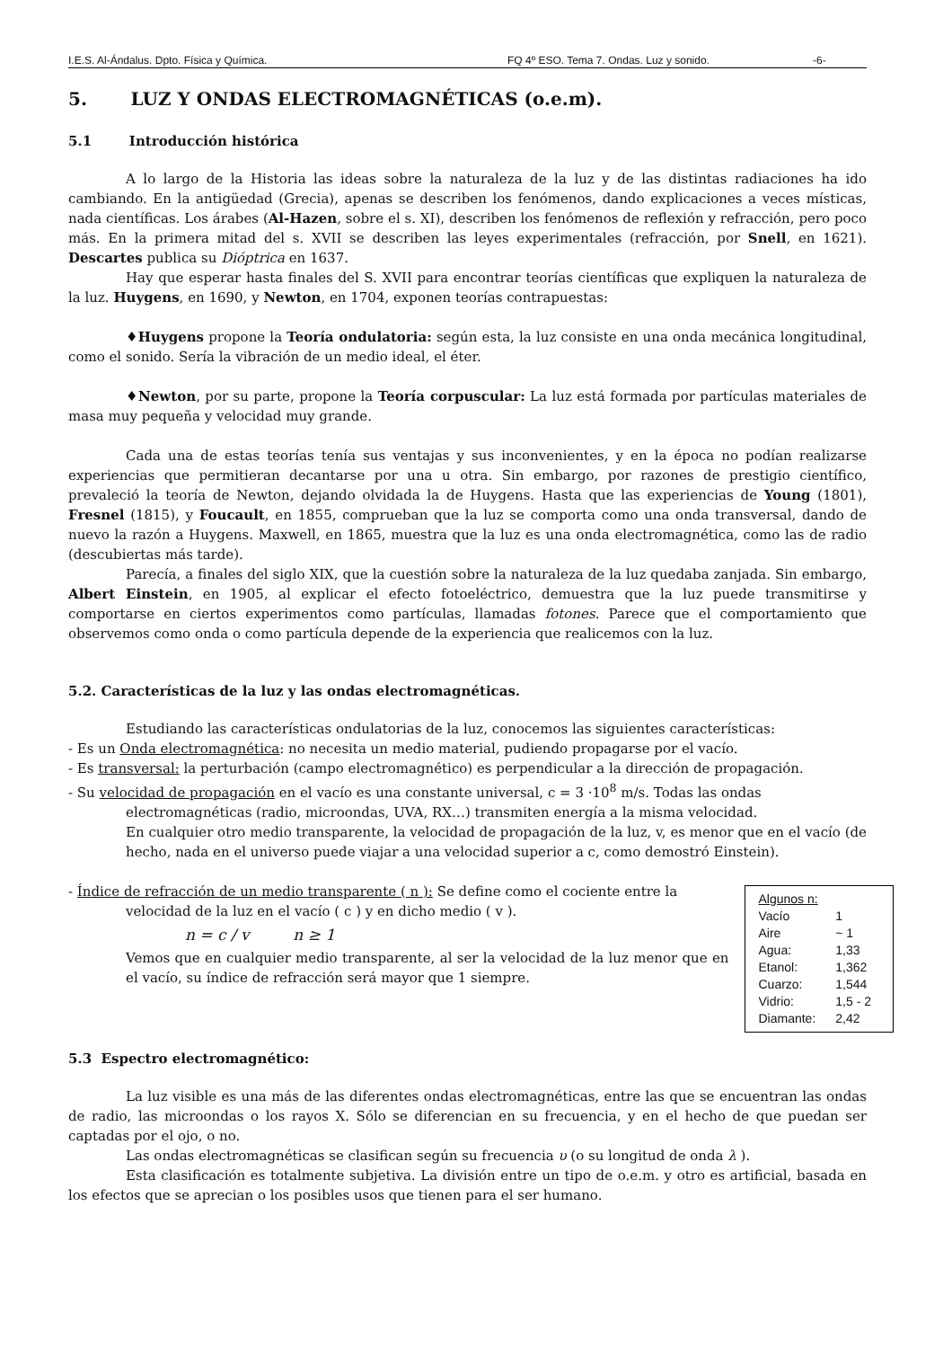I.E.S. Al-Ándalus. Dpto. Física y Química. FQ 4º ESO. Tema 7. Ondas. Luz y sonido. -6-
5. LUZ Y ONDAS ELECTROMAGNÉTICAS (o.e.m).
5.1 Introducción histórica
A lo largo de la Historia las ideas sobre la naturaleza de la luz y de las distintas radiaciones ha ido cambiando. En la antigüedad (Grecia), apenas se describen los fenómenos, dando explicaciones a veces místicas, nada científicas. Los árabes (Al-Hazen, sobre el s. XI), describen los fenómenos de reflexión y refracción, pero poco más. En la primera mitad del s. XVII se describen las leyes experimentales (refracción, por Snell, en 1621). Descartes publica su Dióptrica en 1637.
Hay que esperar hasta finales del S. XVII para encontrar teorías científicas que expliquen la naturaleza de la luz. Huygens, en 1690, y Newton, en 1704, exponen teorías contrapuestas:
♦Huygens propone la Teoría ondulatoria: según esta, la luz consiste en una onda mecánica longitudinal, como el sonido. Sería la vibración de un medio ideal, el éter.
♦Newton, por su parte, propone la Teoría corpuscular: La luz está formada por partículas materiales de masa muy pequeña y velocidad muy grande.
Cada una de estas teorías tenía sus ventajas y sus inconvenientes, y en la época no podían realizarse experiencias que permitieran decantarse por una u otra. Sin embargo, por razones de prestigio científico, prevaleció la teoría de Newton, dejando olvidada la de Huygens. Hasta que las experiencias de Young (1801), Fresnel (1815), y Foucault, en 1855, comprueban que la luz se comporta como una onda transversal, dando de nuevo la razón a Huygens. Maxwell, en 1865, muestra que la luz es una onda electromagnética, como las de radio (descubiertas más tarde).
Parecía, a finales del siglo XIX, que la cuestión sobre la naturaleza de la luz quedaba zanjada. Sin embargo, Albert Einstein, en 1905, al explicar el efecto fotoeléctrico, demuestra que la luz puede transmitirse y comportarse en ciertos experimentos como partículas, llamadas fotones. Parece que el comportamiento que observemos como onda o como partícula depende de la experiencia que realicemos con la luz.
5.2. Características de la luz y las ondas electromagnéticas.
Estudiando las características ondulatorias de la luz, conocemos las siguientes características:
- Es un Onda electromagnética: no necesita un medio material, pudiendo propagarse por el vacío.
- Es transversal: la perturbación (campo electromagnético) es perpendicular a la dirección de propagación.
- Su velocidad de propagación en el vacío es una constante universal, c = 3 ·10<sup>8</sup> m/s. Todas las ondas
electromagnéticas (radio, microondas, UVA, RX…) transmiten energía a la misma velocidad.
En cualquier otro medio transparente, la velocidad de propagación de la luz, v, es menor que en el vacío (de hecho, nada en el universo puede viajar a una velocidad superior a c, como demostró Einstein).
- Índice de refracción de un medio transparente ( n ): Se define como el cociente entre la
velocidad de la luz en el vacío ( c ) y en dicho medio ( v ).
n = c / v n ≥ 1
Vemos que en cualquier medio transparente, al ser la velocidad de la luz menor que en el vacío, su índice de refracción será mayor que 1 siempre.
| Algunos n: | |
| Vacío | 1 |
| Aire | ~ 1 |
| Agua: | 1,33 |
| Etanol: | 1,362 |
| Cuarzo: | 1,544 |
| Vidrio: | 1,5 - 2 |
| Diamante: | 2,42 |
5.3 Espectro electromagnético:
La luz visible es una más de las diferentes ondas electromagnéticas, entre las que se encuentran las ondas de radio, las microondas o los rayos X. Sólo se diferencian en su frecuencia, y en el hecho de que puedan ser captadas por el ojo, o no.
Las ondas electromagnéticas se clasifican según su frecuencia υ (o su longitud de onda λ ).
Esta clasificación es totalmente subjetiva. La división entre un tipo de o.e.m. y otro es artificial, basada en los efectos que se aprecian o los posibles usos que tienen para el ser humano.